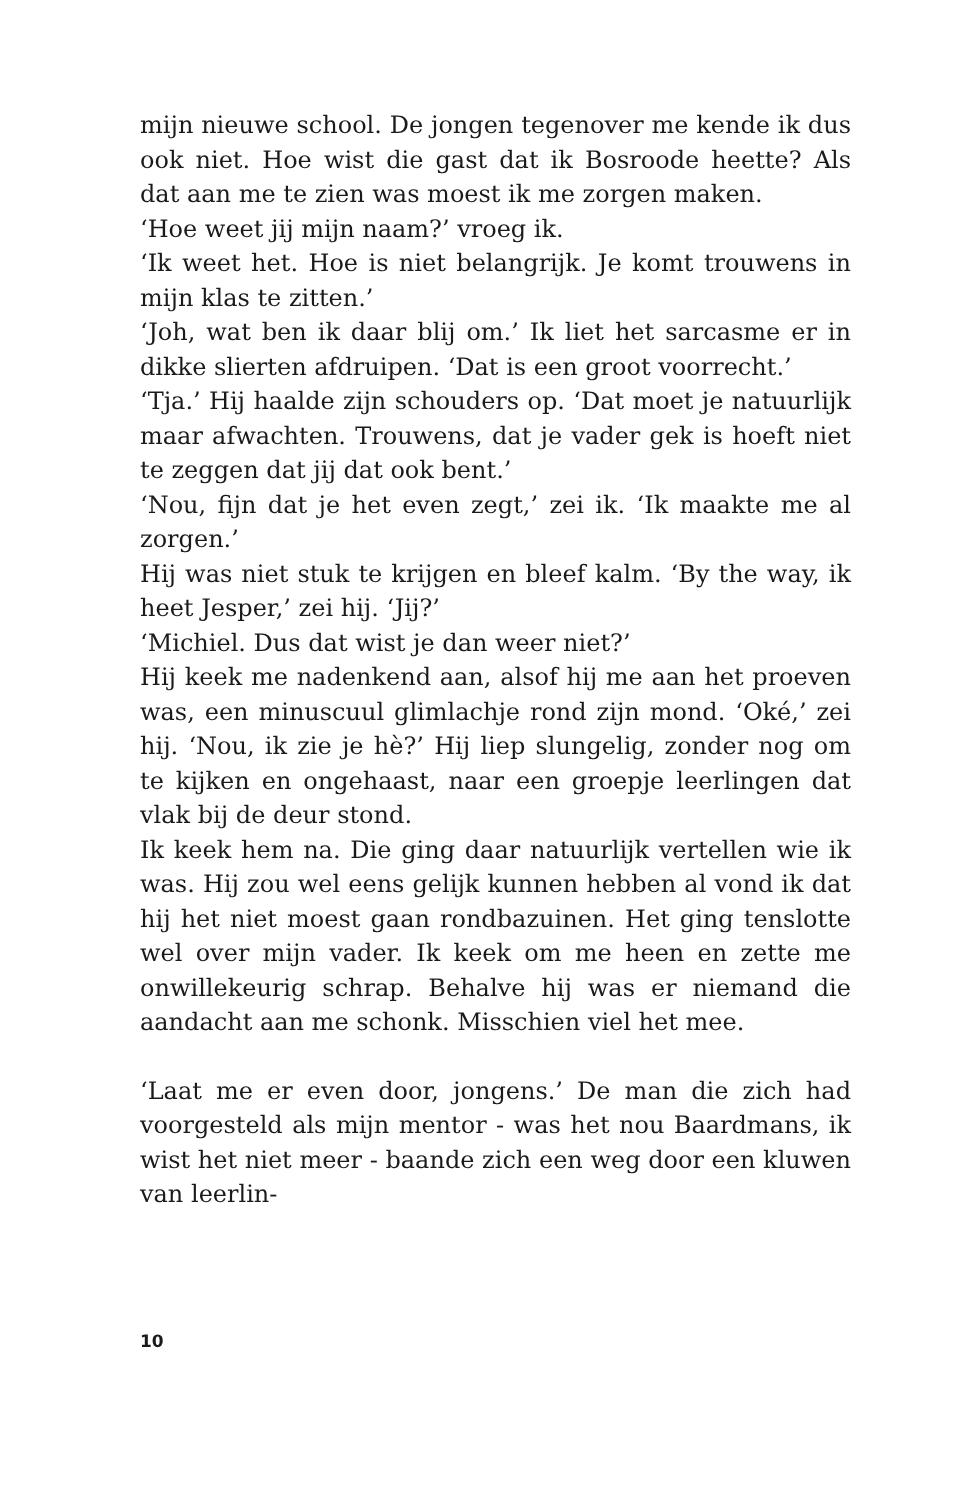mijn nieuwe school. De jongen tegenover me kende ik dus ook niet. Hoe wist die gast dat ik Bosroode heette? Als dat aan me te zien was moest ik me zorgen maken.
‘Hoe weet jij mijn naam?’ vroeg ik.
‘Ik weet het. Hoe is niet belangrijk. Je komt trouwens in mijn klas te zitten.’
‘Joh, wat ben ik daar blij om.’ Ik liet het sarcasme er in dikke slierten afdruipen. ‘Dat is een groot voorrecht.’
‘Tja.’ Hij haalde zijn schouders op. ‘Dat moet je natuurlijk maar afwachten. Trouwens, dat je vader gek is hoeft niet te zeggen dat jij dat ook bent.’
‘Nou, fijn dat je het even zegt,’ zei ik. ‘Ik maakte me al zorgen.’
Hij was niet stuk te krijgen en bleef kalm. ‘By the way, ik heet Jesper,’ zei hij. ‘Jij?’
‘Michiel. Dus dat wist je dan weer niet?’
Hij keek me nadenkend aan, alsof hij me aan het proeven was, een minuscuul glimlachje rond zijn mond. ‘Oké,’ zei hij. ‘Nou, ik zie je hè?’ Hij liep slungelig, zonder nog om te kijken en ongehaast, naar een groepje leerlingen dat vlak bij de deur stond.
Ik keek hem na. Die ging daar natuurlijk vertellen wie ik was. Hij zou wel eens gelijk kunnen hebben al vond ik dat hij het niet moest gaan rondbazuinen. Het ging tenslotte wel over mijn vader. Ik keek om me heen en zette me onwillekeurig schrap. Behalve hij was er niemand die aandacht aan me schonk. Misschien viel het mee.
‘Laat me er even door, jongens.’ De man die zich had voorgesteld als mijn mentor - was het nou Baardmans, ik wist het niet meer - baande zich een weg door een kluwen van leerlin-
10